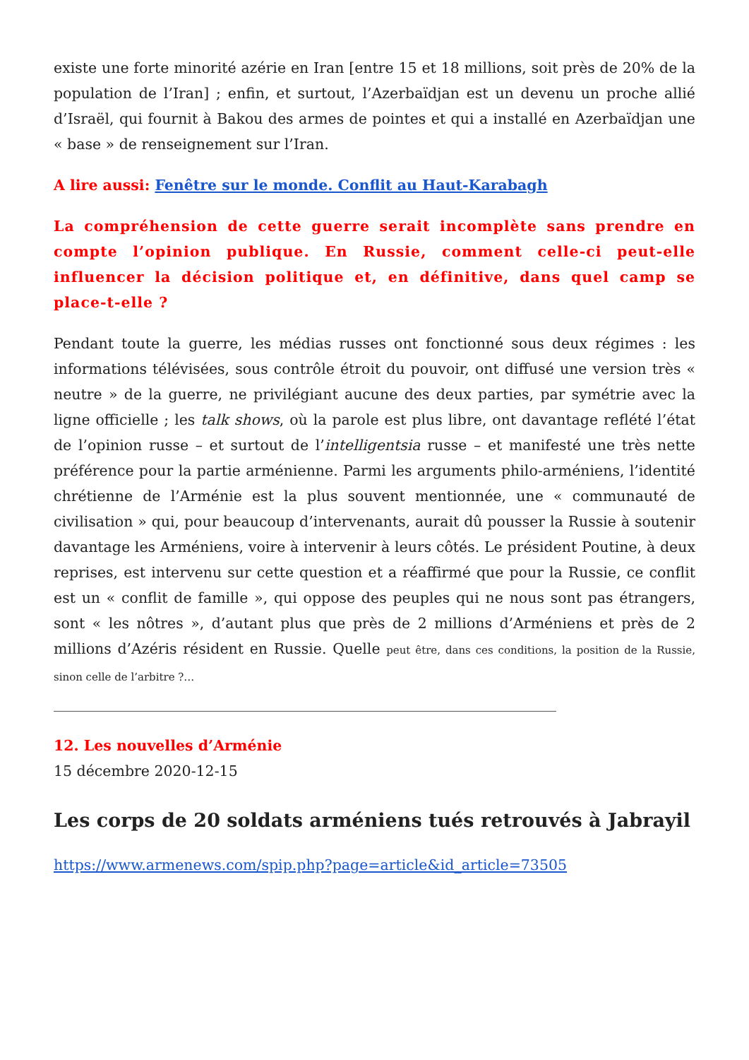existe une forte minorité azérie en Iran [entre 15 et 18 millions, soit près de 20% de la population de l’Iran] ; enfin, et surtout, l’Azerbaïdjan est un devenu un proche allié d’Israël, qui fournit à Bakou des armes de pointes et qui a installé en Azerbaïdjan une « base » de renseignement sur l’Iran.
A lire aussi: Fenêtre sur le monde. Conflit au Haut-Karabagh
La compréhension de cette guerre serait incomplète sans prendre en compte l’opinion publique. En Russie, comment celle-ci peut-elle influencer la décision politique et, en définitive, dans quel camp se place-t-elle ?
Pendant toute la guerre, les médias russes ont fonctionné sous deux régimes : les informations télévisées, sous contrôle étroit du pouvoir, ont diffusé une version très « neutre » de la guerre, ne privilégiant aucune des deux parties, par symétrie avec la ligne officielle ; les talk shows, où la parole est plus libre, ont davantage reflété l’état de l’opinion russe – et surtout de l’intelligentsia russe – et manifesté une très nette préférence pour la partie arménienne. Parmi les arguments philo-arméniens, l’identité chrétienne de l’Arménie est la plus souvent mentionnée, une « communauté de civilisation » qui, pour beaucoup d’intervenants, aurait dû pousser la Russie à soutenir davantage les Arméniens, voire à intervenir à leurs côtés. Le président Poutine, à deux reprises, est intervenu sur cette question et a réaffirmé que pour la Russie, ce conflit est un « conflit de famille », qui oppose des peuples qui ne nous sont pas étrangers, sont « les nôtres », d’autant plus que près de 2 millions d’Arméniens et près de 2 millions d’Azéris résident en Russie. Quelle peut être, dans ces conditions, la position de la Russie, sinon celle de l’arbitre ?…
12. Les nouvelles d’Arménie
15 décembre 2020-12-15
Les corps de 20 soldats arméniens tués retrouvés à Jabrayil
https://www.armenews.com/spip.php?page=article&id_article=73505